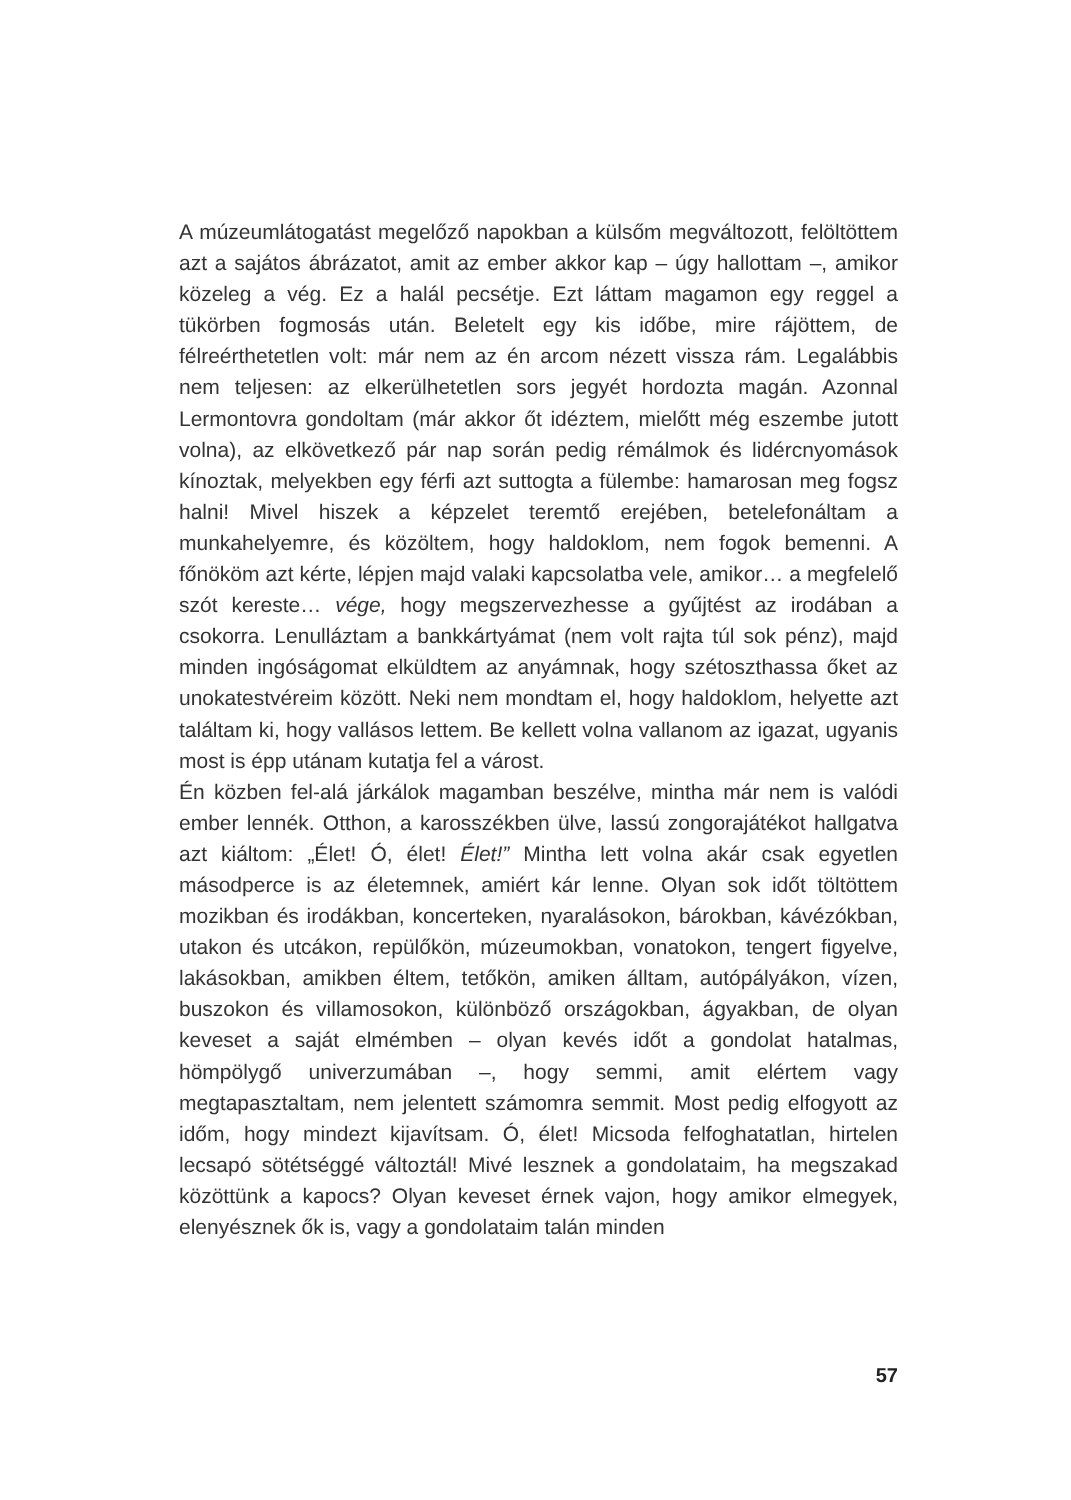A múzeumlátogatást megelőző napokban a külsőm megváltozott, felöltöttem azt a sajátos ábrázatot, amit az ember akkor kap – úgy hallottam –, amikor közeleg a vég. Ez a halál pecsétje. Ezt láttam magamon egy reggel a tükörben fogmosás után. Beletelt egy kis időbe, mire rájöttem, de félreérthetetlen volt: már nem az én arcom nézett vissza rám. Legalábbis nem teljesen: az elkerülhetetlen sors jegyét hordozta magán. Azonnal Lermontovra gondoltam (már akkor őt idéztem, mielőtt még eszembe jutott volna), az elkövetkező pár nap során pedig rémálmok és lidércnyomások kínoztak, melyekben egy férfi azt suttogta a fülembe: hamarosan meg fogsz halni! Mivel hiszek a képzelet teremtő erejében, betelefonáltam a munkahelyemre, és közöltem, hogy haldoklom, nem fogok bemenni. A főnököm azt kérte, lépjen majd valaki kapcsolatba vele, amikor… a megfelelő szót kereste… vége, hogy megszervezhesse a gyűjtést az irodában a csokorra. Lenulláztam a bankkártyámat (nem volt rajta túl sok pénz), majd minden ingóságomat elküldtem az anyámnak, hogy szétoszthassa őket az unokatestvéreim között. Neki nem mondtam el, hogy haldoklom, helyette azt találtam ki, hogy vallásos lettem. Be kellett volna vallanom az igazat, ugyanis most is épp utánam kutatja fel a várost.
Én közben fel-alá járkálok magamban beszélve, mintha már nem is valódi ember lennék. Otthon, a karosszékben ülve, lassú zongorajátékot hallgatva azt kiáltom: „Élet! Ó, élet! Élet!” Mintha lett volna akár csak egyetlen másodperce is az életemnek, amiért kár lenne. Olyan sok időt töltöttem mozikban és irodákban, koncerteken, nyaralásokon, bárokban, kávézókban, utakon és utcákon, repülőkön, múzeumokban, vonatokon, tengert figyelve, lakásokban, amikben éltem, tetőkön, amiken álltam, autópályákon, vízen, buszokon és villamosokon, különböző országokban, ágyakban, de olyan keveset a saját elmémben – olyan kevés időt a gondolat hatalmas, hömpölygő univerzumában –, hogy semmi, amit elértem vagy megtapasztaltam, nem jelentett számomra semmit. Most pedig elfogyott az időm, hogy mindezt kijavítsam. Ó, élet! Micsoda felfoghatatlan, hirtelen lecsapó sötétséggé változtál! Mivé lesznek a gondolataim, ha megszakad közöttünk a kapocs? Olyan keveset érnek vajon, hogy amikor elmegyek, elenyésznek ők is, vagy a gondolataim talán minden
57